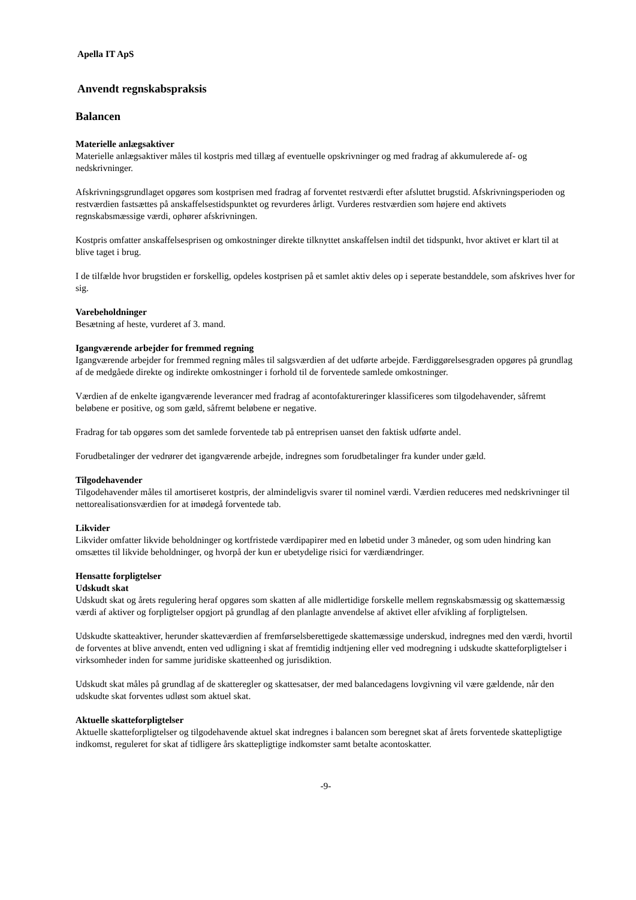Apella IT ApS
Anvendt regnskabspraksis
Balancen
Materielle anlægsaktiver
Materielle anlægsaktiver måles til kostpris med tillæg af eventuelle opskrivninger og med fradrag af akkumulerede af- og nedskrivninger.
Afskrivningsgrundlaget opgøres som kostprisen med fradrag af forventet restværdi efter afsluttet brugstid. Afskrivningsperioden og restværdien fastsættes på anskaffelsestidspunktet og revurderes årligt. Vurderes restværdien som højere end aktivets regnskabsmæssige værdi, ophører afskrivningen.
Kostpris omfatter anskaffelsesprisen og omkostninger direkte tilknyttet anskaffelsen indtil det tidspunkt, hvor aktivet er klart til at blive taget i brug.
I de tilfælde hvor brugstiden er forskellig, opdeles kostprisen på et samlet aktiv deles op i seperate bestanddele, som afskrives hver for sig.
Varebeholdninger
Besætning af heste, vurderet af 3. mand.
Igangværende arbejder for fremmed regning
Igangværende arbejder for fremmed regning måles til salgsværdien af det udførte arbejde. Færdiggørelsesgraden opgøres på grundlag af de medgåede direkte og indirekte omkostninger i forhold til de forventede samlede omkostninger.
Værdien af de enkelte igangværende leverancer med fradrag af acontofaktureringer klassificeres som tilgodehavender, såfremt beløbene er positive, og som gæld, såfremt beløbene er negative.
Fradrag for tab opgøres som det samlede forventede tab på entreprisen uanset den faktisk udførte andel.
Forudbetalinger der vedrører det igangværende arbejde, indregnes som forudbetalinger fra kunder under gæld.
Tilgodehavender
Tilgodehavender måles til amortiseret kostpris, der almindeligvis svarer til nominel værdi. Værdien reduceres med nedskrivninger til nettorealisationsværdien for at imødegå forventede tab.
Likvider
Likvider omfatter likvide beholdninger og kortfristede værdipapirer med en løbetid under 3 måneder, og som uden hindring kan omsættes til likvide beholdninger, og hvorpå der kun er ubetydelige risici for værdiændringer.
Hensatte forpligtelser
Udskudt skat
Udskudt skat og årets regulering heraf opgøres som skatten af alle midlertidige forskelle mellem regnskabsmæssig og skattemæssig værdi af aktiver og forpligtelser opgjort på grundlag af den planlagte anvendelse af aktivet eller afvikling af forpligtelsen.
Udskudte skatteaktiver, herunder skatteværdien af fremførselsberettigede skattemæssige underskud, indregnes med den værdi, hvortil de forventes at blive anvendt, enten ved udligning i skat af fremtidig indtjening eller ved modregning i udskudte skatteforpligtelser i virksomheder inden for samme juridiske skatteenhed og jurisdiktion.
Udskudt skat måles på grundlag af de skatteregler og skattesatser, der med balancedagens lovgivning vil være gældende, når den udskudte skat forventes udløst som aktuel skat.
Aktuelle skatteforpligtelser
Aktuelle skatteforpligtelser og tilgodehavende aktuel skat indregnes i balancen som beregnet skat af årets forventede skattepligtige indkomst, reguleret for skat af tidligere års skattepligtige indkomster samt betalte acontoskatter.
-9-